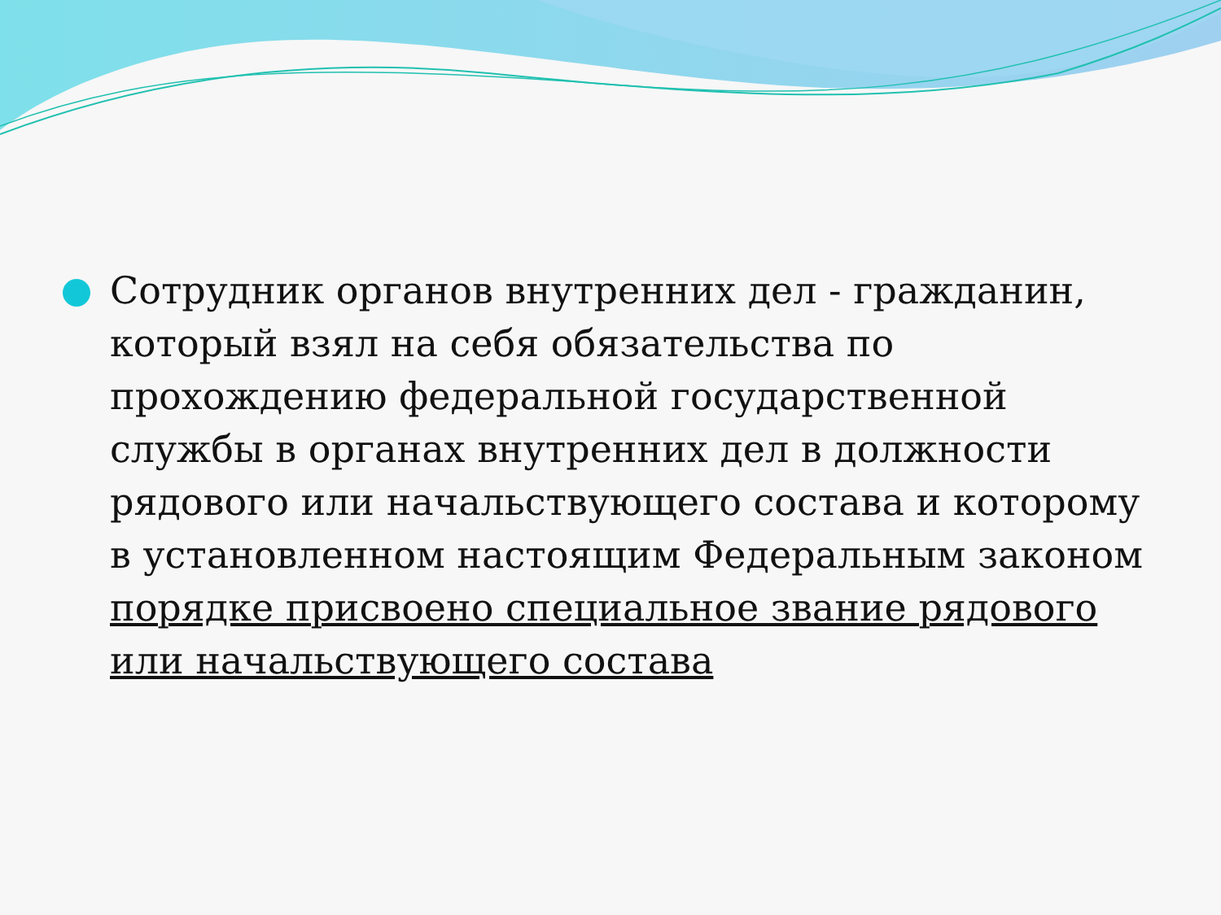Сотрудник органов внутренних дел - гражданин, который взял на себя обязательства по прохождению федеральной государственной службы в органах внутренних дел в должности рядового или начальствующего состава и которому в установленном настоящим Федеральным законом порядке присвоено специальное звание рядового или начальствующего состава